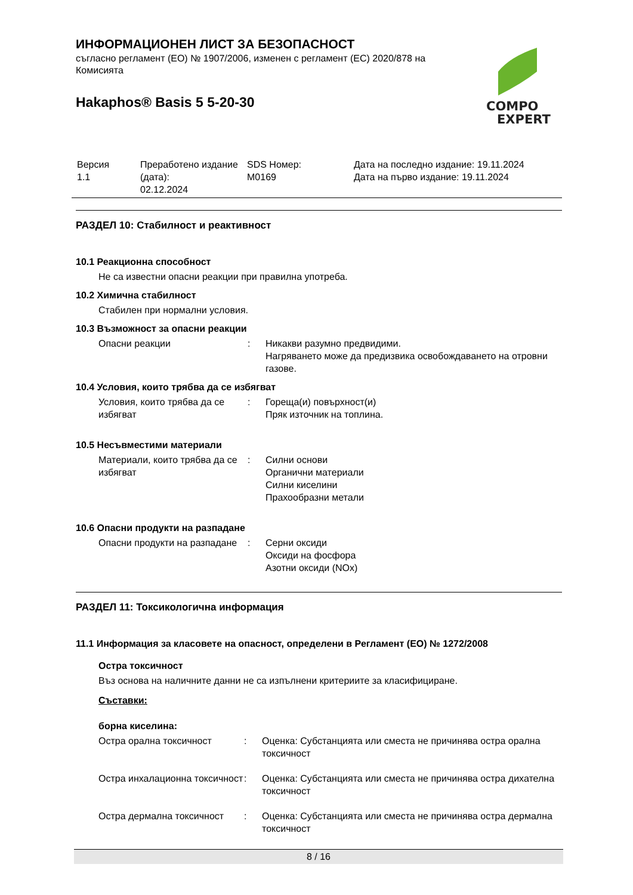ИНФОРМАЦИОНЕН ЛИСТ ЗА БЕЗОПАСНОСТ
съгласно регламент (ЕО) № 1907/2006, изменен с регламент (ЕС) 2020/878 на Комисията
Hakaphos® Basis 5 5-20-30
COMPO
EXPERT
| Версия 1.1 | Преработено издание (дата): 02.12.2024 | SDS Номер: M0169 | Дата на последно издание: 19.11.2024 Дата на първо издание: 19.11.2024 |
РАЗДЕЛ 10: Стабилност и реактивност
10.1 Реакционна способност
Не са известни опасни реакции при правилна употреба.
10.2 Химична стабилност
Стабилен при нормални условия.
10.3 Възможност за опасни реакции
| Опасни реакции | : | Никакви разумно предвидими. Нагряването може да предизвика освобождаването на отровни газове. |
10.4 Условия, които трябва да се избягват
| Условия, които трябва да се избягват | : | Гореща(и) повърхност(и) Пряк източник на топлина. |
10.5 Несъвместими материали
| Материали, които трябва да се избягват | : | Силни основи Органични материали Силни киселини Прахообразни метали |
10.6 Опасни продукти на разпадане
| Опасни продукти на разпадане | : | Серни оксиди Оксиди на фосфора Азотни оксиди (NOx) |
РАЗДЕЛ 11: Токсикологична информация
11.1 Информация за класовете на опасност, определени в Регламент (ЕО) № 1272/2008
Остра токсичност
Въз основа на наличните данни не са изпълнени критериите за класифициране.
Съставки:
борна киселина:
| Остра орална токсичност | : | Оценка: Субстанцията или сместа не причинява остра орална токсичност |
| Остра инхалационна токсичност | : | Оценка: Субстанцията или сместа не причинява остра дихателна токсичност |
| Остра дермална токсичност | : | Оценка: Субстанцията или сместа не причинява остра дермална токсичност |
8 / 16